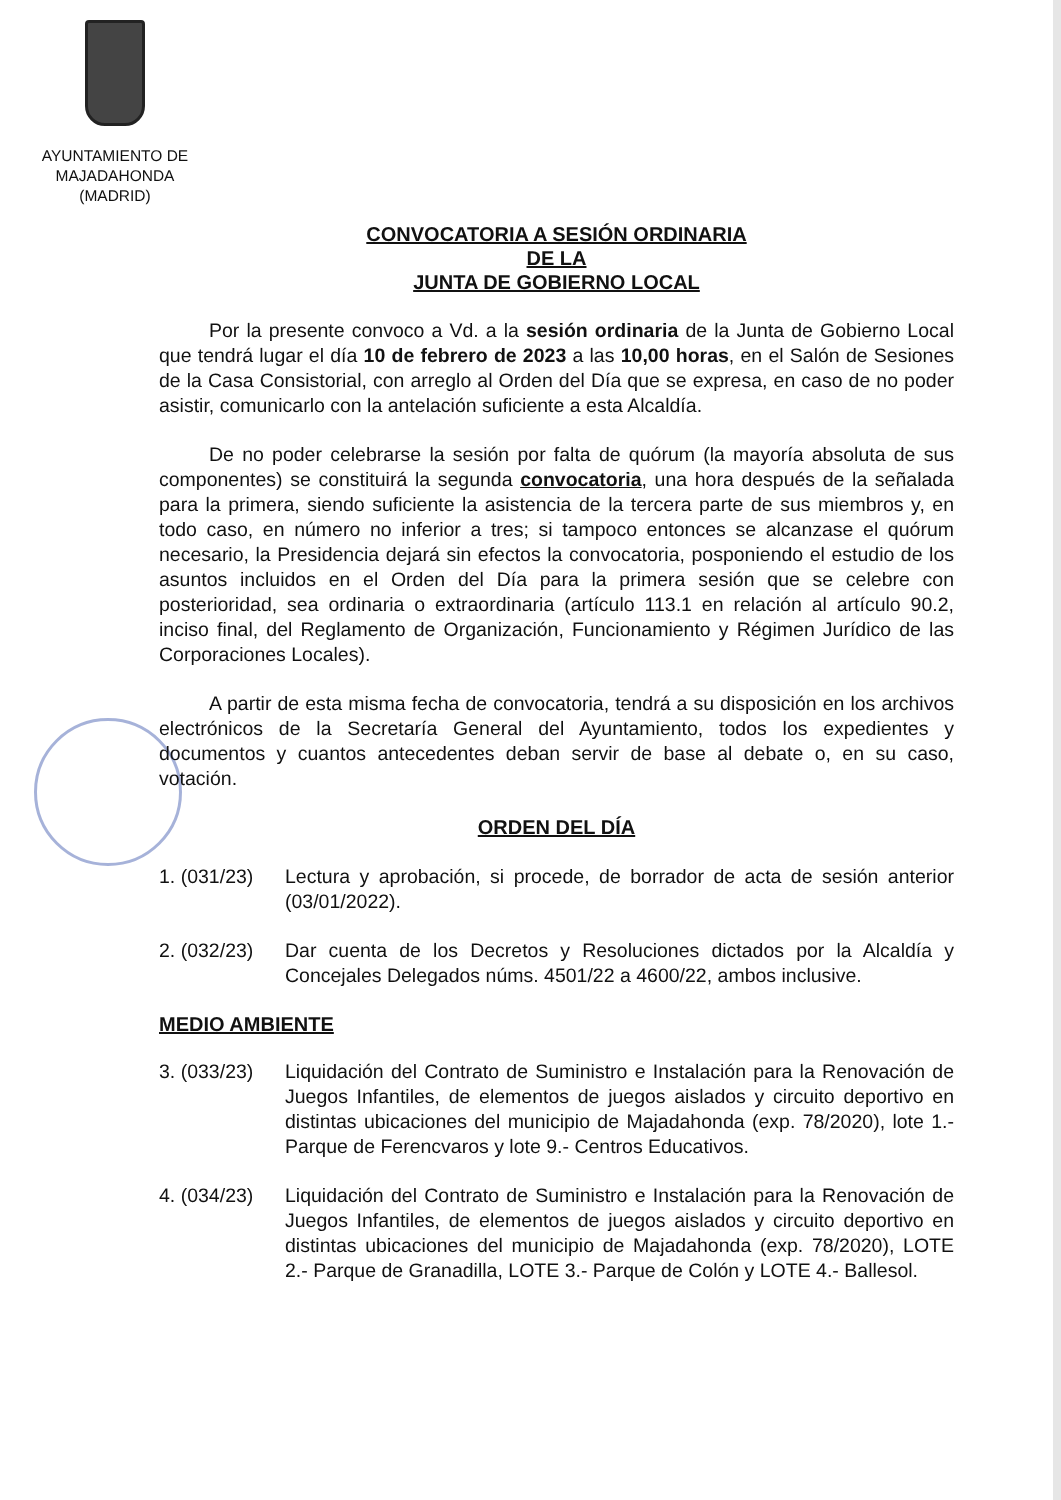AYUNTAMIENTO DE
MAJADAHONDA
(MADRID)
CONVOCATORIA A SESIÓN ORDINARIA
DE LA
JUNTA DE GOBIERNO LOCAL
Por la presente convoco a Vd. a la sesión ordinaria de la Junta de Gobierno Local que tendrá lugar el día 10 de febrero de 2023 a las 10,00 horas, en el Salón de Sesiones de la Casa Consistorial, con arreglo al Orden del Día que se expresa, en caso de no poder asistir, comunicarlo con la antelación suficiente a esta Alcaldía.
De no poder celebrarse la sesión por falta de quórum (la mayoría absoluta de sus componentes) se constituirá la segunda convocatoria, una hora después de la señalada para la primera, siendo suficiente la asistencia de la tercera parte de sus miembros y, en todo caso, en número no inferior a tres; si tampoco entonces se alcanzase el quórum necesario, la Presidencia dejará sin efectos la convocatoria, posponiendo el estudio de los asuntos incluidos en el Orden del Día para la primera sesión que se celebre con posterioridad, sea ordinaria o extraordinaria (artículo 113.1 en relación al artículo 90.2, inciso final, del Reglamento de Organización, Funcionamiento y Régimen Jurídico de las Corporaciones Locales).
A partir de esta misma fecha de convocatoria, tendrá a su disposición en los archivos electrónicos de la Secretaría General del Ayuntamiento, todos los expedientes y documentos y cuantos antecedentes deban servir de base al debate o, en su caso, votación.
ORDEN DEL DÍA
1. (031/23)
Lectura y aprobación, si procede, de borrador de acta de sesión anterior (03/01/2022).
2. (032/23)
Dar cuenta de los Decretos y Resoluciones dictados por la Alcaldía y Concejales Delegados núms. 4501/22 a 4600/22, ambos inclusive.
MEDIO AMBIENTE
3. (033/23)
Liquidación del Contrato de Suministro e Instalación para la Renovación de Juegos Infantiles, de elementos de juegos aislados y circuito deportivo en distintas ubicaciones del municipio de Majadahonda (exp. 78/2020), lote 1.- Parque de Ferencvaros y lote 9.- Centros Educativos.
4. (034/23)
Liquidación del Contrato de Suministro e Instalación para la Renovación de Juegos Infantiles, de elementos de juegos aislados y circuito deportivo en distintas ubicaciones del municipio de Majadahonda (exp. 78/2020), LOTE 2.- Parque de Granadilla, LOTE 3.- Parque de Colón y LOTE 4.- Ballesol.